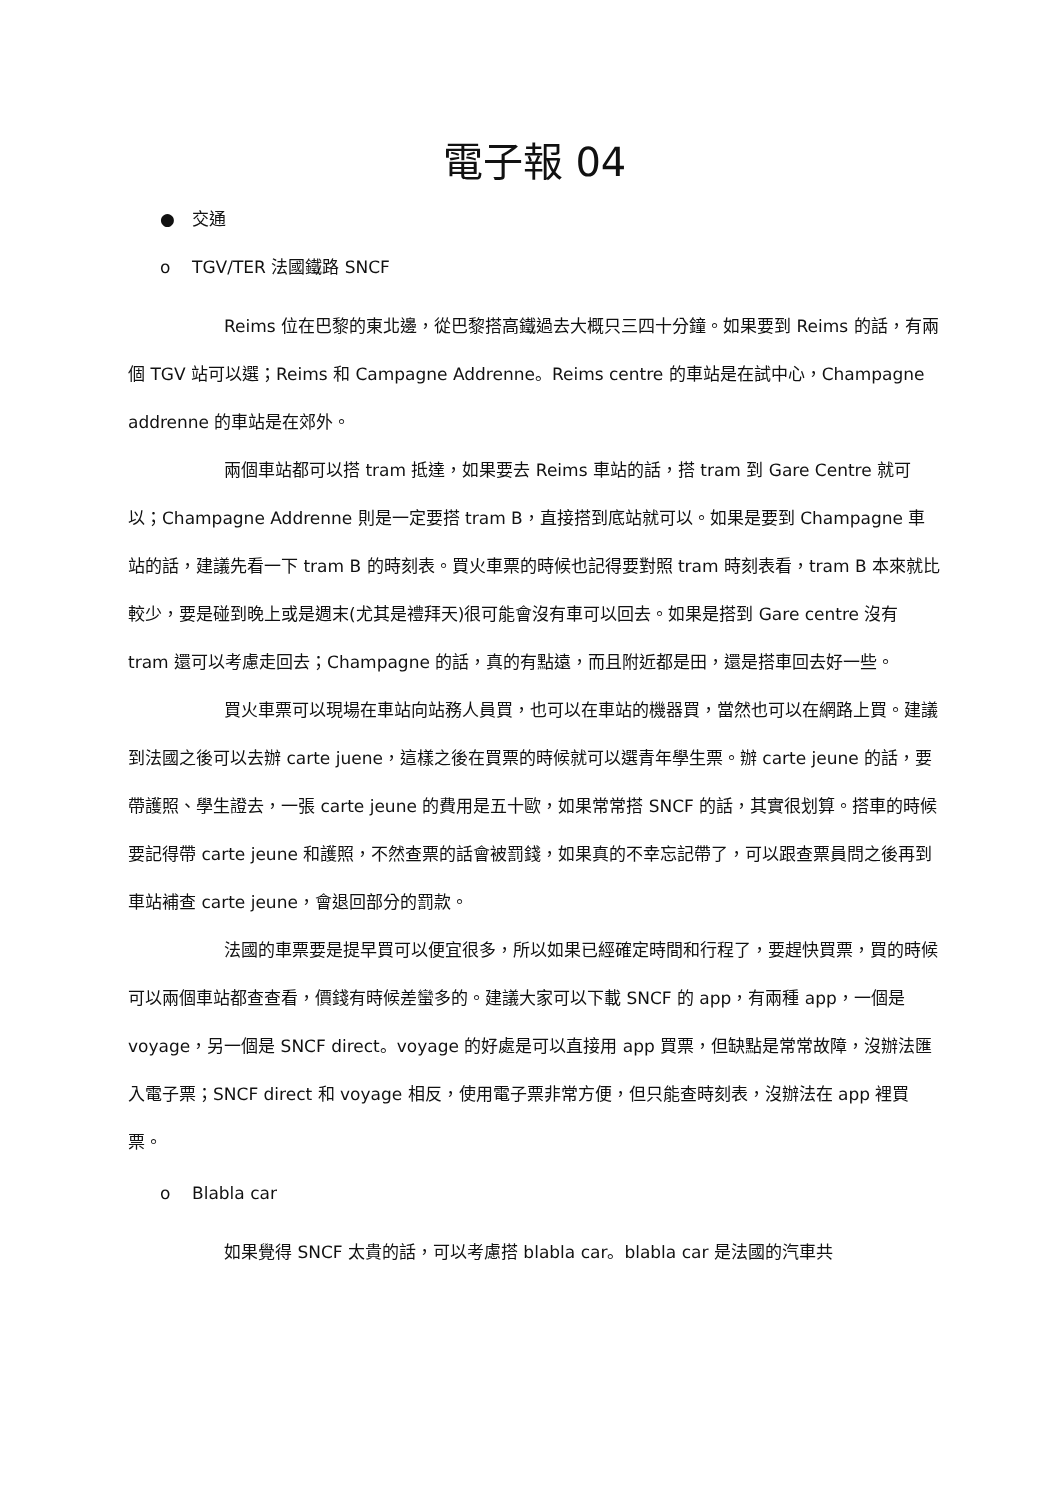電子報 04
● 交通
o TGV/TER 法國鐵路 SNCF
Reims 位在巴黎的東北邊，從巴黎搭高鐵過去大概只三四十分鐘。如果要到 Reims 的話，有兩個 TGV 站可以選；Reims 和 Campagne Addrenne。Reims centre 的車站是在試中心，Champagne addrenne 的車站是在郊外。
兩個車站都可以搭 tram 抵達，如果要去 Reims 車站的話，搭 tram 到 Gare Centre 就可以；Champagne Addrenne 則是一定要搭 tram B，直接搭到底站就可以。如果是要到 Champagne 車站的話，建議先看一下 tram B 的時刻表。買火車票的時候也記得要對照 tram 時刻表看，tram B 本來就比較少，要是碰到晚上或是週末(尤其是禮拜天)很可能會沒有車可以回去。如果是搭到 Gare centre 沒有 tram 還可以考慮走回去；Champagne 的話，真的有點遠，而且附近都是田，還是搭車回去好一些。
買火車票可以現場在車站向站務人員買，也可以在車站的機器買，當然也可以在網路上買。建議到法國之後可以去辦 carte juene，這樣之後在買票的時候就可以選青年學生票。辦 carte jeune 的話，要帶護照、學生證去，一張 carte jeune 的費用是五十歐，如果常常搭 SNCF 的話，其實很划算。搭車的時候要記得帶 carte jeune 和護照，不然查票的話會被罰錢，如果真的不幸忘記帶了，可以跟查票員問之後再到車站補查 carte jeune，會退回部分的罰款。
法國的車票要是提早買可以便宜很多，所以如果已經確定時間和行程了，要趕快買票，買的時候可以兩個車站都查查看，價錢有時候差蠻多的。建議大家可以下載 SNCF 的 app，有兩種 app，一個是 voyage，另一個是 SNCF direct。voyage 的好處是可以直接用 app 買票，但缺點是常常故障，沒辦法匯入電子票；SNCF direct 和 voyage 相反，使用電子票非常方便，但只能查時刻表，沒辦法在 app 裡買票。
o Blabla car
如果覺得 SNCF 太貴的話，可以考慮搭 blabla car。blabla car 是法國的汽車共